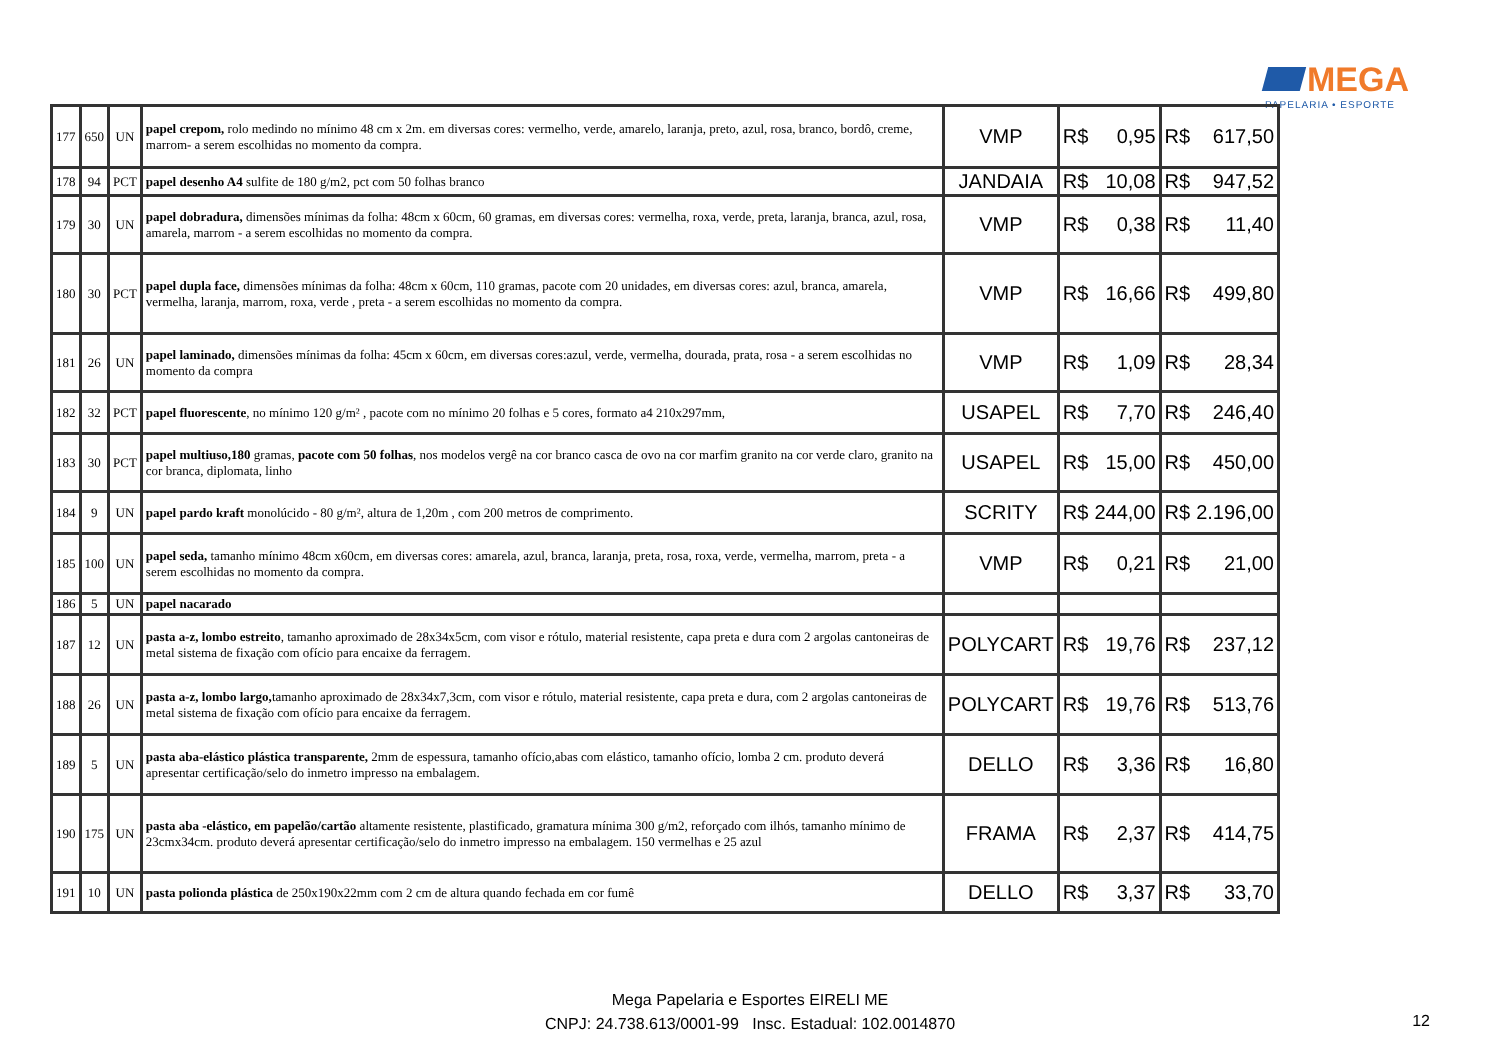MEGA
PAPELARIA • ESPORTE
| 177 | 650 | UN | papel crepom, rolo medindo no mínimo 48 cm x 2m. em diversas cores: vermelho, verde, amarelo, laranja, preto, azul, rosa, branco, bordô, creme, marrom- a serem escolhidas no momento da compra. | VMP | R$ | 0,95 | R$ | 617,50 |
| 178 | 94 | PCT | papel desenho A4 sulfite de 180 g/m2, pct com 50 folhas branco | JANDAIA | R$ | 10,08 | R$ | 947,52 |
| 179 | 30 | UN | papel dobradura, dimensões mínimas da folha: 48cm x 60cm, 60 gramas, em diversas cores: vermelha, roxa, verde, preta, laranja, branca, azul, rosa, amarela, marrom - a serem escolhidas no momento da compra. | VMP | R$ | 0,38 | R$ | 11,40 |
| 180 | 30 | PCT | papel dupla face, dimensões mínimas da folha: 48cm x 60cm, 110 gramas, pacote com 20 unidades, em diversas cores: azul, branca, amarela, vermelha, laranja, marrom, roxa, verde , preta - a serem escolhidas no momento da compra. | VMP | R$ | 16,66 | R$ | 499,80 |
| 181 | 26 | UN | papel laminado, dimensões mínimas da folha: 45cm x 60cm, em diversas cores:azul, verde, vermelha, dourada, prata, rosa - a serem escolhidas no momento da compra | VMP | R$ | 1,09 | R$ | 28,34 |
| 182 | 32 | PCT | papel fluorescente , no mínimo 120 g/m² , pacote com no mínimo 20 folhas e 5 cores, formato a4 210x297mm, | USAPEL | R$ | 7,70 | R$ | 246,40 |
| 183 | 30 | PCT | papel multiuso,180 gramas, pacote com 50 folhas , nos modelos vergê na cor branco casca de ovo na cor marfim granito na cor verde claro, granito na cor branca, diplomata, linho | USAPEL | R$ | 15,00 | R$ | 450,00 |
| 184 | 9 | UN | papel pardo kraft monolúcido - 80 g/m², altura de 1,20m , com 200 metros de comprimento. | SCRITY | R$ | 244,00 | R$ | 2.196,00 |
| 185 | 100 | UN | papel seda, tamanho mínimo 48cm x60cm, em diversas cores: amarela, azul, branca, laranja, preta, rosa, roxa, verde, vermelha, marrom, preta - a serem escolhidas no momento da compra. | VMP | R$ | 0,21 | R$ | 21,00 |
| 186 | 5 | UN | papel nacarado | | | | | |
| 187 | 12 | UN | pasta a-z, lombo estreito , tamanho aproximado de 28x34x5cm, com visor e rótulo, material resistente, capa preta e dura com 2 argolas cantoneiras de metal sistema de fixação com ofício para encaixe da ferragem. | POLYCART | R$ | 19,76 | R$ | 237,12 |
| 188 | 26 | UN | pasta a-z, lombo largo, tamanho aproximado de 28x34x7,3cm, com visor e rótulo, material resistente, capa preta e dura, com 2 argolas cantoneiras de metal sistema de fixação com ofício para encaixe da ferragem. | POLYCART | R$ | 19,76 | R$ | 513,76 |
| 189 | 5 | UN | pasta aba-elástico plástica transparente, 2mm de espessura, tamanho ofício,abas com elástico, tamanho ofício, lomba 2 cm. produto deverá apresentar certificação/selo do inmetro impresso na embalagem. | DELLO | R$ | 3,36 | R$ | 16,80 |
| 190 | 175 | UN | pasta aba -elástico, em papelão/cartão altamente resistente, plastificado, gramatura mínima 300 g/m2, reforçado com ilhós, tamanho mínimo de 23cmx34cm. produto deverá apresentar certificação/selo do inmetro impresso na embalagem. 150 vermelhas e 25 azul | FRAMA | R$ | 2,37 | R$ | 414,75 |
| 191 | 10 | UN | pasta polionda plástica de 250x190x22mm com 2 cm de altura quando fechada em cor fumê | DELLO | R$ | 3,37 | R$ | 33,70 |
Mega Papelaria e Esportes EIRELI ME
CNPJ: 24.738.613/0001-99 Insc. Estadual: 102.0014870
12